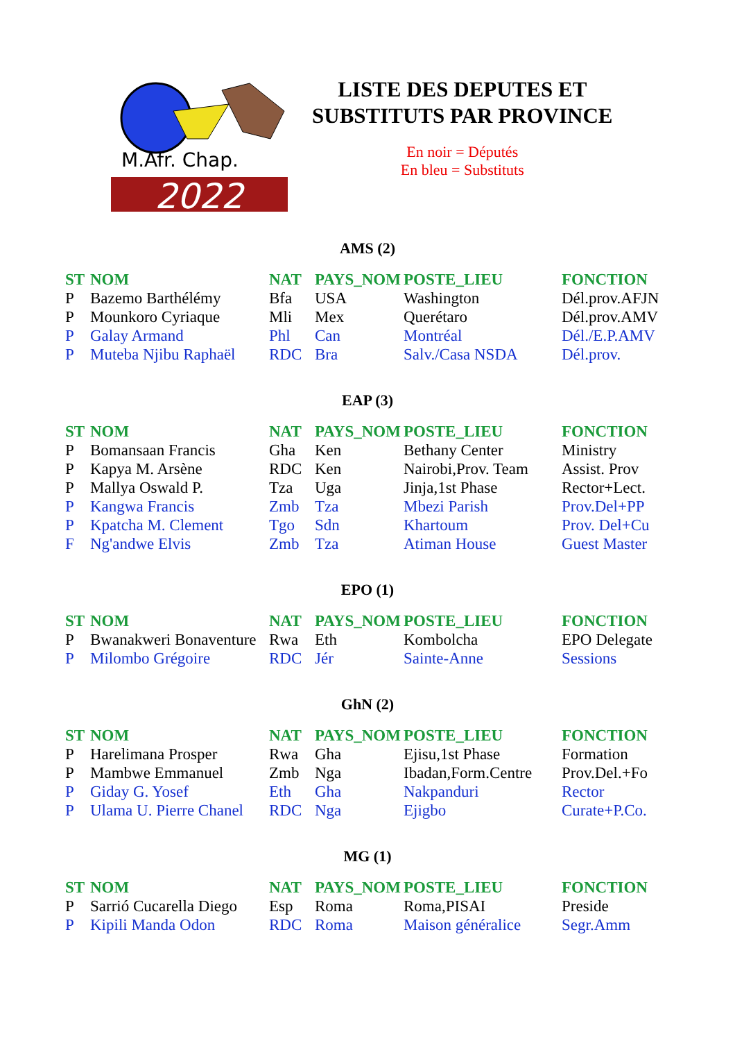M.Afr. Chap.
2022
LISTE DES DEPUTES ET
SUBSTITUTS PAR PROVINCE
En noir = Députés
En bleu = Substituts
AMS (2)
| ST | NOM | NAT | PAYS_NOM | POSTE_LIEU | FONCTION |
| --- | --- | --- | --- | --- | --- |
| P | Bazemo Barthélémy | Bfa | USA | Washington | Dél.prov.AFJN |
| P | Mounkoro Cyriaque | Mli | Mex | Querétaro | Dél.prov.AMV |
| P | Galay Armand | Phl | Can | Montréal | Dél./E.P.AMV |
| P | Muteba Njibu Raphaël | RDC | Bra | Salv./Casa NSDA | Dél.prov. |
EAP (3)
| ST | NOM | NAT | PAYS_NOM | POSTE_LIEU | FONCTION |
| --- | --- | --- | --- | --- | --- |
| P | Bomansaan Francis | Gha | Ken | Bethany Center | Ministry |
| P | Kapya M. Arsène | RDC | Ken | Nairobi,Prov. Team | Assist. Prov |
| P | Mallya Oswald P. | Tza | Uga | Jinja,1st Phase | Rector+Lect. |
| P | Kangwa Francis | Zmb | Tza | Mbezi Parish | Prov.Del+PP |
| P | Kpatcha M. Clement | Tgo | Sdn | Khartoum | Prov. Del+Cu |
| F | Ng'andwe Elvis | Zmb | Tza | Atiman House | Guest Master |
EPO (1)
| ST | NOM | NAT | PAYS_NOM | POSTE_LIEU | FONCTION |
| --- | --- | --- | --- | --- | --- |
| P | Bwanakweri Bonaventure | Rwa | Eth | Kombolcha | EPO Delegate |
| P | Milombo Grégoire | RDC | Jér | Sainte-Anne | Sessions |
GhN (2)
| ST | NOM | NAT | PAYS_NOM | POSTE_LIEU | FONCTION |
| --- | --- | --- | --- | --- | --- |
| P | Harelimana Prosper | Rwa | Gha | Ejisu,1st Phase | Formation |
| P | Mambwe Emmanuel | Zmb | Nga | Ibadan,Form.Centre | Prov.Del.+Fo |
| P | Giday G. Yosef | Eth | Gha | Nakpanduri | Rector |
| P | Ulama U. Pierre Chanel | RDC | Nga | Ejigbo | Curate+P.Co. |
MG (1)
| ST | NOM | NAT | PAYS_NOM | POSTE_LIEU | FONCTION |
| --- | --- | --- | --- | --- | --- |
| P | Sarrió Cucarella Diego | Esp | Roma | Roma,PISAI | Preside |
| P | Kipili Manda Odon | RDC | Roma | Maison généralice | Segr.Amm |